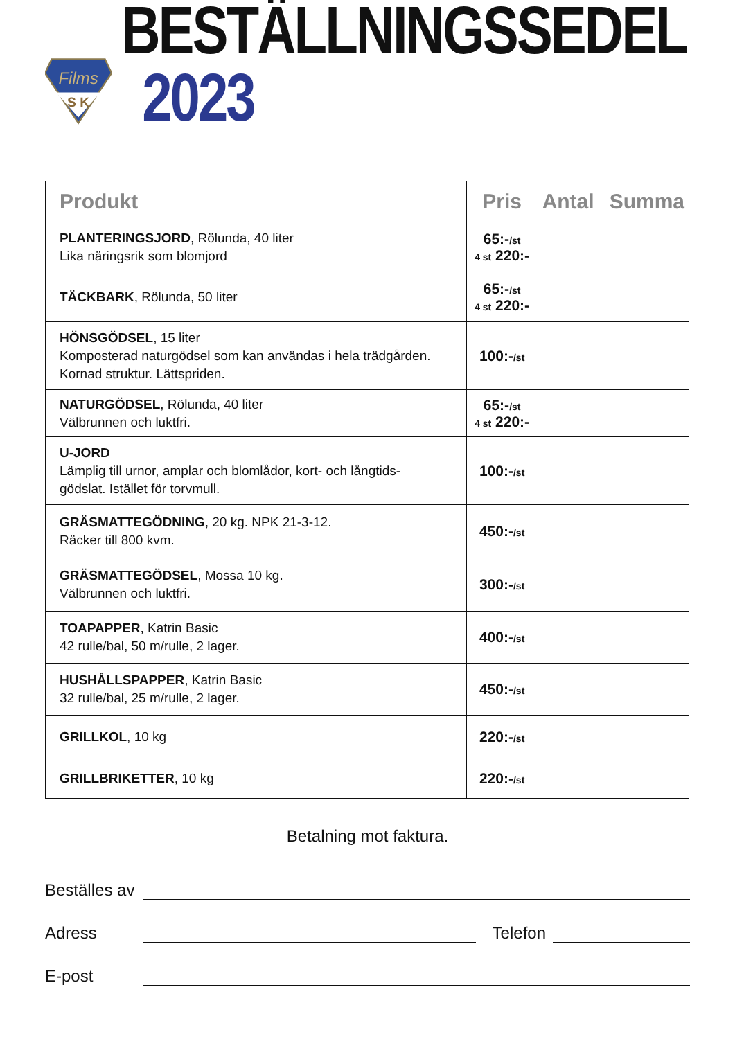Films
S K
BESTÄLLNINGSSEDEL 2023
| Produkt | Pris | Antal | Summa |
| --- | --- | --- | --- |
| PLANTERINGSJORD , Rölunda, 40 liter Lika näringsrik som blomjord | 65:- /st 4 st 220:- | | |
| TÄCKBARK , Rölunda, 50 liter | 65:- /st 4 st 220:- | | |
| HÖNSGÖDSEL , 15 liter Komposterad naturgödsel som kan användas i hela trädgården. Kornad struktur. Lättspriden. | 100:- /st | | |
| NATURGÖDSEL , Rölunda, 40 liter Välbrunnen och luktfri. | 65:- /st 4 st 220:- | | |
| U-JORD Lämplig till urnor, amplar och blomlådor, kort- och långtids- gödslat. Istället för torvmull. | 100:- /st | | |
| GRÄSMATTEGÖDNING , 20 kg. NPK 21-3-12. Räcker till 800 kvm. | 450:- /st | | |
| GRÄSMATTEGÖDSEL , Mossa 10 kg. Välbrunnen och luktfri. | 300:- /st | | |
| TOAPAPPER , Katrin Basic 42 rulle/bal, 50 m/rulle, 2 lager. | 400:- /st | | |
| HUSHÅLLSPAPPER , Katrin Basic 32 rulle/bal, 25 m/rulle, 2 lager. | 450:- /st | | |
| GRILLKOL , 10 kg | 220:- /st | | |
| GRILLBRIKETTER , 10 kg | 220:- /st | | |
Betalning mot faktura.
Beställes av
Adress Telefon
E-post